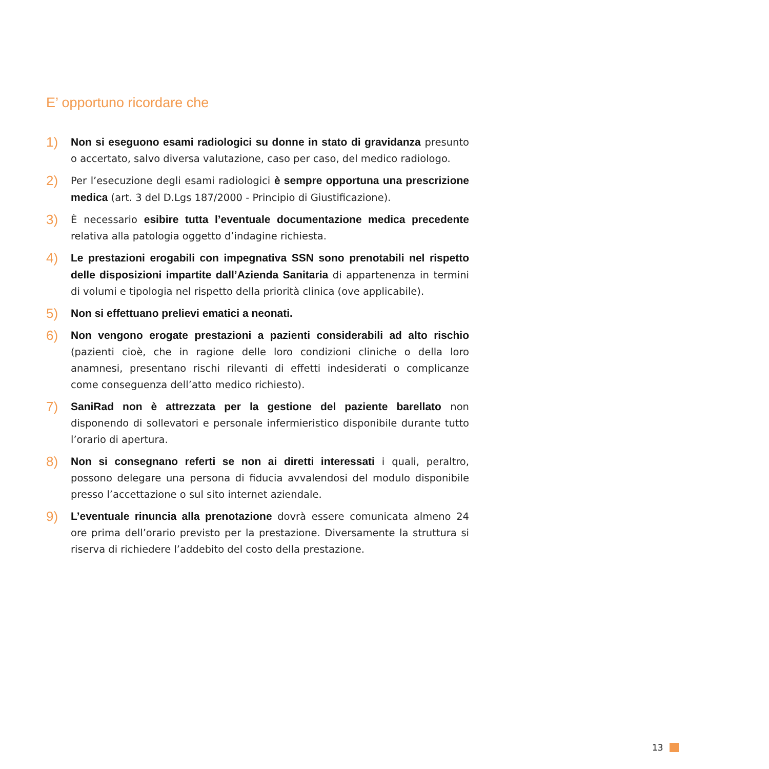E’ opportuno ricordare che
1)
Non si eseguono esami radiologici su donne in stato di gravidanza presunto o accertato, salvo diversa valutazione, caso per caso, del medico radiologo.
2)
Per l’esecuzione degli esami radiologici è sempre opportuna una prescrizione medica (art. 3 del D.Lgs 187/2000 - Principio di Giustificazione).
3)
È necessario esibire tutta l’eventuale documentazione medica precedente relativa alla patologia oggetto d’indagine richiesta.
4)
Le prestazioni erogabili con impegnativa SSN sono prenotabili nel rispetto delle disposizioni impartite dall’Azienda Sanitaria di appartenenza in termini di volumi e tipologia nel rispetto della priorità clinica (ove applicabile).
5)
Non si effettuano prelievi ematici a neonati.
6)
Non vengono erogate prestazioni a pazienti considerabili ad alto rischio (pazienti cioè, che in ragione delle loro condizioni cliniche o della loro anamnesi, presentano rischi rilevanti di effetti indesiderati o complicanze come conseguenza dell’atto medico richiesto).
7)
SaniRad non è attrezzata per la gestione del paziente barellato non disponendo di sollevatori e personale infermieristico disponibile durante tutto l’orario di apertura.
8)
Non si consegnano referti se non ai diretti interessati i quali, peraltro, possono delegare una persona di fiducia avvalendosi del modulo disponibile presso l’accettazione o sul sito internet aziendale.
9)
L’eventuale rinuncia alla prenotazione dovrà essere comunicata almeno 24 ore prima dell’orario previsto per la prestazione. Diversamente la struttura si riserva di richiedere l’addebito del costo della prestazione.
13